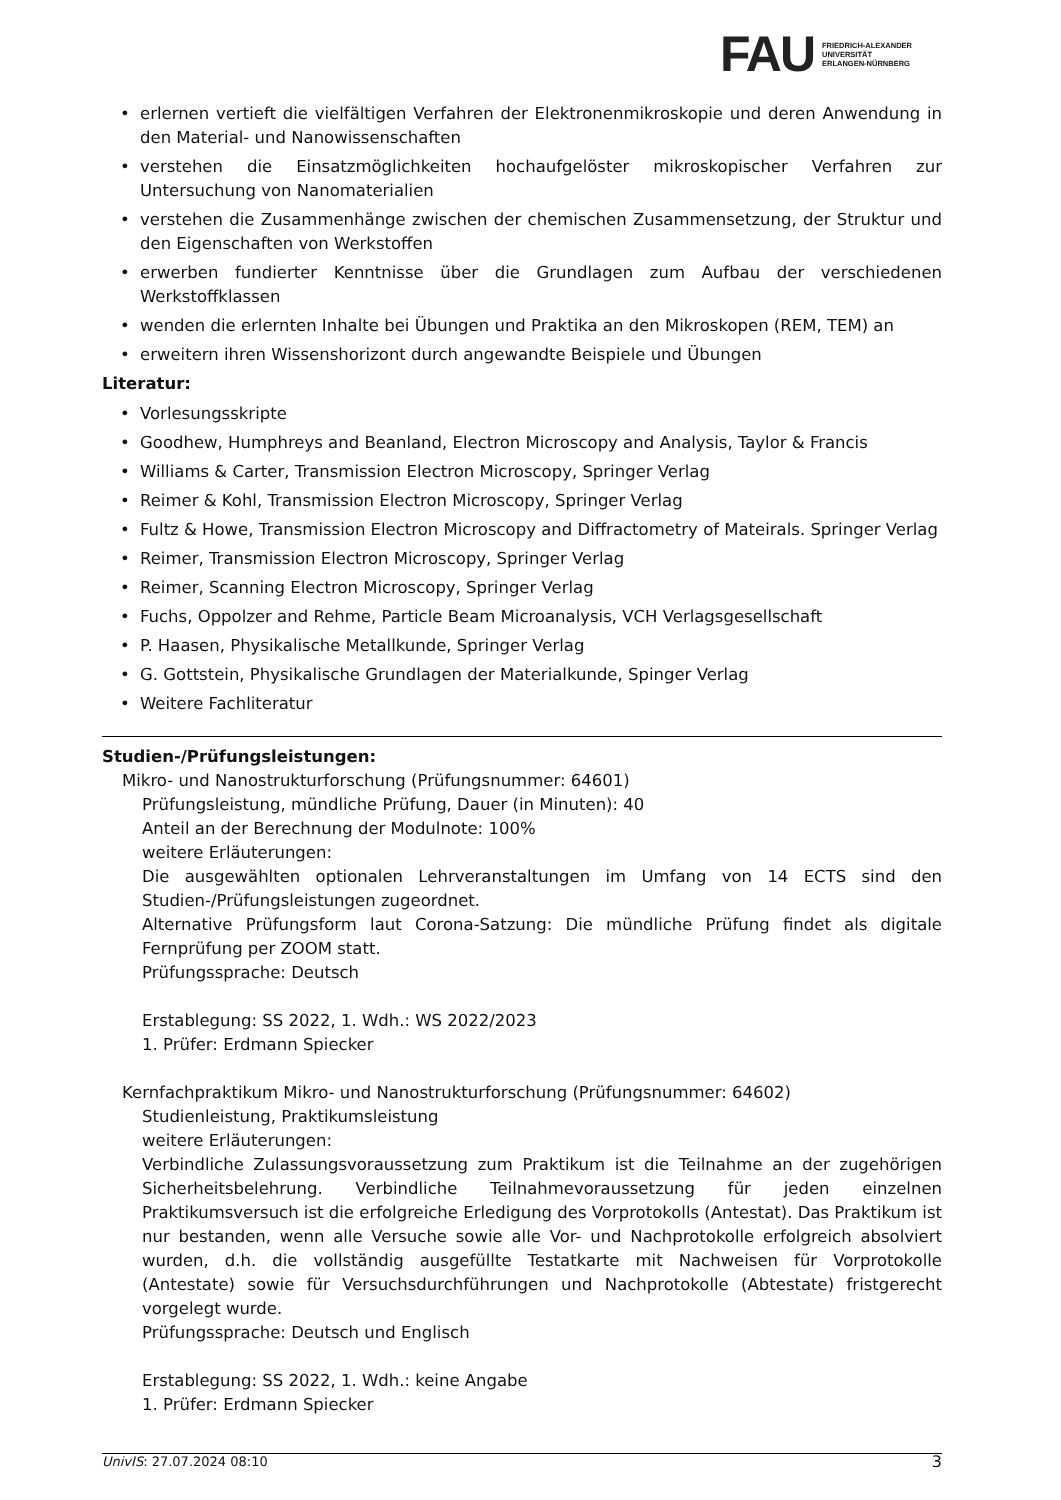FAU
FRIEDRICH-ALEXANDER
UNIVERSITÄT
ERLANGEN-NÜRNBERG
• erlernen vertieft die vielfältigen Verfahren der Elektronenmikroskopie und deren Anwendung in den Material- und Nanowissenschaften
• verstehen die Einsatzmöglichkeiten hochaufgelöster mikroskopischer Verfahren zur Untersuchung von Nanomaterialien
• verstehen die Zusammenhänge zwischen der chemischen Zusammensetzung, der Struktur und den Eigenschaften von Werkstoffen
• erwerben fundierter Kenntnisse über die Grundlagen zum Aufbau der verschiedenen Werkstoffklassen
• wenden die erlernten Inhalte bei Übungen und Praktika an den Mikroskopen (REM, TEM) an
• erweitern ihren Wissenshorizont durch angewandte Beispiele und Übungen
Literatur:
• Vorlesungsskripte
• Goodhew, Humphreys and Beanland, Electron Microscopy and Analysis, Taylor & Francis
• Williams & Carter, Transmission Electron Microscopy, Springer Verlag
• Reimer & Kohl, Transmission Electron Microscopy, Springer Verlag
• Fultz & Howe, Transmission Electron Microscopy and Diffractometry of Mateirals. Springer Verlag
• Reimer, Transmission Electron Microscopy, Springer Verlag
• Reimer, Scanning Electron Microscopy, Springer Verlag
• Fuchs, Oppolzer and Rehme, Particle Beam Microanalysis, VCH Verlagsgesellschaft
• P. Haasen, Physikalische Metallkunde, Springer Verlag
• G. Gottstein, Physikalische Grundlagen der Materialkunde, Spinger Verlag
• Weitere Fachliteratur
Studien-/Prüfungsleistungen:
Mikro- und Nanostrukturforschung (Prüfungsnummer: 64601)
Prüfungsleistung, mündliche Prüfung, Dauer (in Minuten): 40
Anteil an der Berechnung der Modulnote: 100%
weitere Erläuterungen:
Die ausgewählten optionalen Lehrveranstaltungen im Umfang von 14 ECTS sind den Studien-/Prüfungsleistungen zugeordnet.
Alternative Prüfungsform laut Corona-Satzung: Die mündliche Prüfung findet als digitale Fernprüfung per ZOOM statt.
Prüfungssprache: Deutsch
Erstablegung: SS 2022, 1. Wdh.: WS 2022/2023
1. Prüfer: Erdmann Spiecker
Kernfachpraktikum Mikro- und Nanostrukturforschung (Prüfungsnummer: 64602)
Studienleistung, Praktikumsleistung
weitere Erläuterungen:
Verbindliche Zulassungsvoraussetzung zum Praktikum ist die Teilnahme an der zugehörigen Sicherheitsbelehrung. Verbindliche Teilnahmevoraussetzung für jeden einzelnen Praktikumsversuch ist die erfolgreiche Erledigung des Vorprotokolls (Antestat). Das Praktikum ist nur bestanden, wenn alle Versuche sowie alle Vor- und Nachprotokolle erfolgreich absolviert wurden, d.h. die vollständig ausgefüllte Testatkarte mit Nachweisen für Vorprotokolle (Antestate) sowie für Versuchsdurchführungen und Nachprotokolle (Abtestate) fristgerecht vorgelegt wurde.
Prüfungssprache: Deutsch und Englisch
Erstablegung: SS 2022, 1. Wdh.: keine Angabe
1. Prüfer: Erdmann Spiecker
UnivIS: 27.07.2024 08:10
3